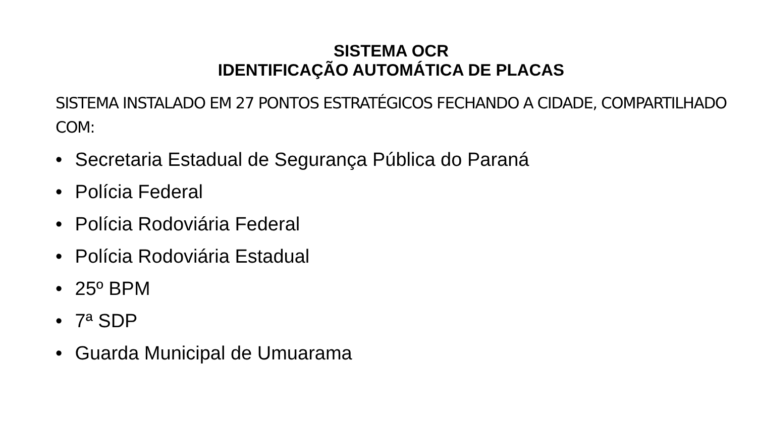SISTEMA OCR
IDENTIFICAÇÃO AUTOMÁTICA DE PLACAS
SISTEMA INSTALADO EM 27 PONTOS ESTRATÉGICOS FECHANDO A CIDADE, COMPARTILHADO COM:
• Secretaria Estadual de Segurança Pública do Paraná
• Polícia Federal
• Polícia Rodoviária Federal
• Polícia Rodoviária Estadual
• 25º BPM
• 7ª SDP
• Guarda Municipal de Umuarama